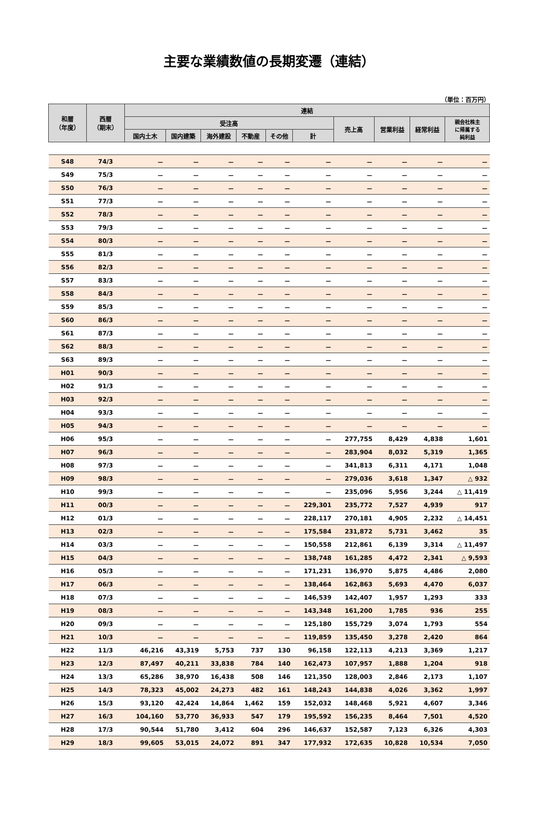主要な業績数値の長期変遷（連結）
（単位：百万円）
| 和暦 （年度） | 西暦 （期末） | 連結 | | | | | | | | | |
| --- | --- | --- | --- | --- | --- | --- | --- | --- | --- | --- | --- |
| | | 受注高 | | | | | | 売上高 | 営業利益 | 経常利益 | 親会社株主 に帰属する 純利益 |
| | | 国内土木 | 国内建築 | 海外建設 | 不動産 | その他 | 計 | | | | |
| S48 | 74/3 | － | － | － | － | － | － | － | － | － | － |
| S49 | 75/3 | － | － | － | － | － | － | － | － | － | － |
| S50 | 76/3 | － | － | － | － | － | － | － | － | － | － |
| S51 | 77/3 | － | － | － | － | － | － | － | － | － | － |
| S52 | 78/3 | － | － | － | － | － | － | － | － | － | － |
| S53 | 79/3 | － | － | － | － | － | － | － | － | － | － |
| S54 | 80/3 | － | － | － | － | － | － | － | － | － | － |
| S55 | 81/3 | － | － | － | － | － | － | － | － | － | － |
| S56 | 82/3 | － | － | － | － | － | － | － | － | － | － |
| S57 | 83/3 | － | － | － | － | － | － | － | － | － | － |
| S58 | 84/3 | － | － | － | － | － | － | － | － | － | － |
| S59 | 85/3 | － | － | － | － | － | － | － | － | － | － |
| S60 | 86/3 | － | － | － | － | － | － | － | － | － | － |
| S61 | 87/3 | － | － | － | － | － | － | － | － | － | － |
| S62 | 88/3 | － | － | － | － | － | － | － | － | － | － |
| S63 | 89/3 | － | － | － | － | － | － | － | － | － | － |
| H01 | 90/3 | － | － | － | － | － | － | － | － | － | － |
| H02 | 91/3 | － | － | － | － | － | － | － | － | － | － |
| H03 | 92/3 | － | － | － | － | － | － | － | － | － | － |
| H04 | 93/3 | － | － | － | － | － | － | － | － | － | － |
| H05 | 94/3 | － | － | － | － | － | － | － | － | － | － |
| H06 | 95/3 | － | － | － | － | － | － | 277,755 | 8,429 | 4,838 | 1,601 |
| H07 | 96/3 | － | － | － | － | － | － | 283,904 | 8,032 | 5,319 | 1,365 |
| H08 | 97/3 | － | － | － | － | － | － | 341,813 | 6,311 | 4,171 | 1,048 |
| H09 | 98/3 | － | － | － | － | － | － | 279,036 | 3,618 | 1,347 | △ 932 |
| H10 | 99/3 | － | － | － | － | － | － | 235,096 | 5,956 | 3,244 | △ 11,419 |
| H11 | 00/3 | － | － | － | － | － | 229,301 | 235,772 | 7,527 | 4,939 | 917 |
| H12 | 01/3 | － | － | － | － | － | 228,117 | 270,181 | 4,905 | 2,232 | △ 14,451 |
| H13 | 02/3 | － | － | － | － | － | 175,584 | 231,872 | 5,731 | 3,462 | 35 |
| H14 | 03/3 | － | － | － | － | － | 150,558 | 212,861 | 6,139 | 3,314 | △ 11,497 |
| H15 | 04/3 | － | － | － | － | － | 138,748 | 161,285 | 4,472 | 2,341 | △ 9,593 |
| H16 | 05/3 | － | － | － | － | － | 171,231 | 136,970 | 5,875 | 4,486 | 2,080 |
| H17 | 06/3 | － | － | － | － | － | 138,464 | 162,863 | 5,693 | 4,470 | 6,037 |
| H18 | 07/3 | － | － | － | － | － | 146,539 | 142,407 | 1,957 | 1,293 | 333 |
| H19 | 08/3 | － | － | － | － | － | 143,348 | 161,200 | 1,785 | 936 | 255 |
| H20 | 09/3 | － | － | － | － | － | 125,180 | 155,729 | 3,074 | 1,793 | 554 |
| H21 | 10/3 | － | － | － | － | － | 119,859 | 135,450 | 3,278 | 2,420 | 864 |
| H22 | 11/3 | 46,216 | 43,319 | 5,753 | 737 | 130 | 96,158 | 122,113 | 4,213 | 3,369 | 1,217 |
| H23 | 12/3 | 87,497 | 40,211 | 33,838 | 784 | 140 | 162,473 | 107,957 | 1,888 | 1,204 | 918 |
| H24 | 13/3 | 65,286 | 38,970 | 16,438 | 508 | 146 | 121,350 | 128,003 | 2,846 | 2,173 | 1,107 |
| H25 | 14/3 | 78,323 | 45,002 | 24,273 | 482 | 161 | 148,243 | 144,838 | 4,026 | 3,362 | 1,997 |
| H26 | 15/3 | 93,120 | 42,424 | 14,864 | 1,462 | 159 | 152,032 | 148,468 | 5,921 | 4,607 | 3,346 |
| H27 | 16/3 | 104,160 | 53,770 | 36,933 | 547 | 179 | 195,592 | 156,235 | 8,464 | 7,501 | 4,520 |
| H28 | 17/3 | 90,544 | 51,780 | 3,412 | 604 | 296 | 146,637 | 152,587 | 7,123 | 6,326 | 4,303 |
| H29 | 18/3 | 99,605 | 53,015 | 24,072 | 891 | 347 | 177,932 | 172,635 | 10,828 | 10,534 | 7,050 |